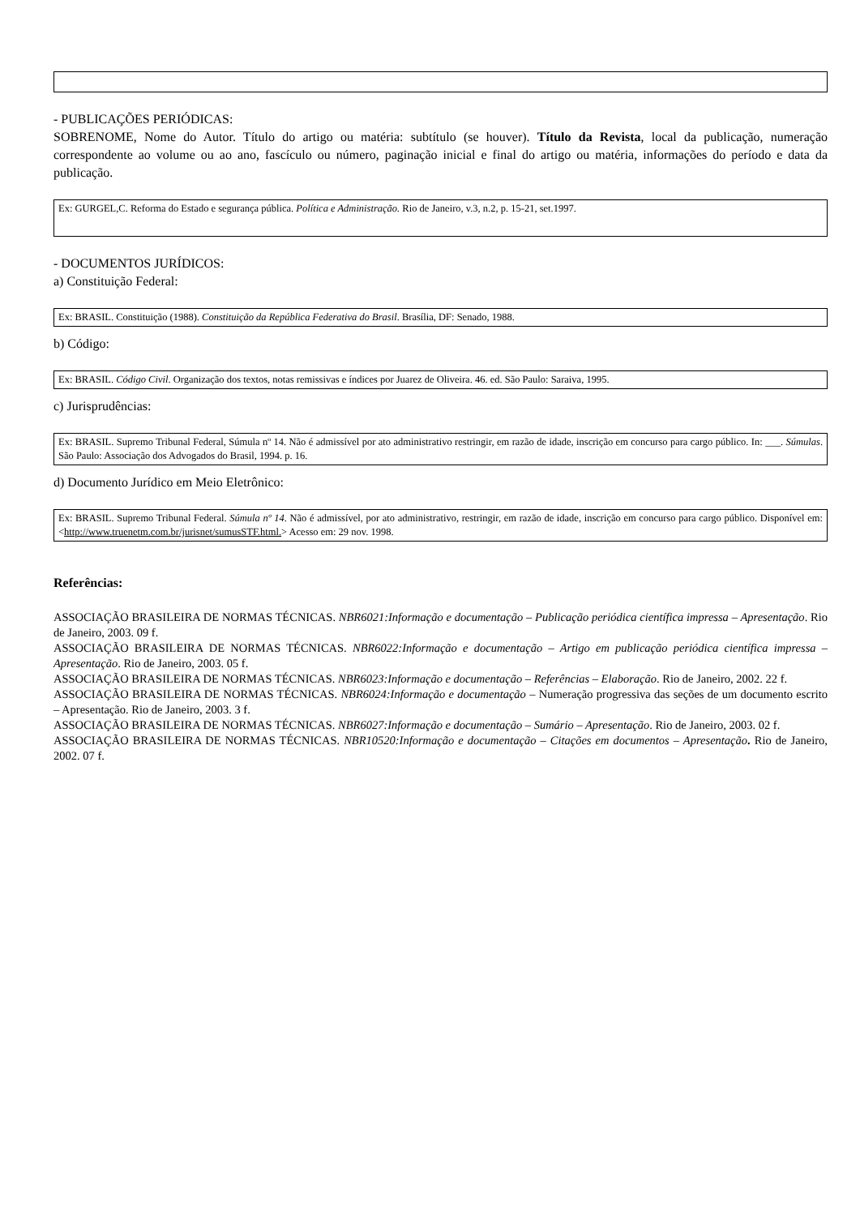- PUBLICAÇÕES PERIÓDICAS:
SOBRENOME, Nome do Autor. Título do artigo ou matéria: subtítulo (se houver). Título da Revista, local da publicação, numeração correspondente ao volume ou ao ano, fascículo ou número, paginação inicial e final do artigo ou matéria, informações do período e data da publicação.
Ex: GURGEL,C. Reforma do Estado e segurança pública. Política e Administração. Rio de Janeiro, v.3, n.2, p. 15-21, set.1997.
- DOCUMENTOS JURÍDICOS:
a) Constituição Federal:
Ex: BRASIL. Constituição (1988). Constituição da República Federativa do Brasil. Brasília, DF: Senado, 1988.
b) Código:
Ex: BRASIL. Código Civil. Organização dos textos, notas remissivas e índices por Juarez de Oliveira. 46. ed. São Paulo: Saraiva, 1995.
c) Jurisprudências:
Ex: BRASIL. Supremo Tribunal Federal, Súmula nº 14. Não é admissível por ato administrativo restringir, em razão de idade, inscrição em concurso para cargo público. In: ___. Súmulas. São Paulo: Associação dos Advogados do Brasil, 1994. p. 16.
d) Documento Jurídico em Meio Eletrônico:
Ex: BRASIL. Supremo Tribunal Federal. Súmula nº 14. Não é admissível, por ato administrativo, restringir, em razão de idade, inscrição em concurso para cargo público. Disponível em: <http://www.truenetm.com.br/jurisnet/sumusSTF.html.> Acesso em: 29 nov. 1998.
Referências:
ASSOCIAÇÃO BRASILEIRA DE NORMAS TÉCNICAS. NBR6021:Informação e documentação – Publicação periódica científica impressa – Apresentação. Rio de Janeiro, 2003. 09 f.
ASSOCIAÇÃO BRASILEIRA DE NORMAS TÉCNICAS. NBR6022:Informação e documentação – Artigo em publicação periódica científica impressa – Apresentação. Rio de Janeiro, 2003. 05 f.
ASSOCIAÇÃO BRASILEIRA DE NORMAS TÉCNICAS. NBR6023:Informação e documentação – Referências – Elaboração. Rio de Janeiro, 2002. 22 f.
ASSOCIAÇÃO BRASILEIRA DE NORMAS TÉCNICAS. NBR6024:Informação e documentação – Numeração progressiva das seções de um documento escrito – Apresentação. Rio de Janeiro, 2003. 3 f.
ASSOCIAÇÃO BRASILEIRA DE NORMAS TÉCNICAS. NBR6027:Informação e documentação – Sumário – Apresentação. Rio de Janeiro, 2003. 02 f.
ASSOCIAÇÃO BRASILEIRA DE NORMAS TÉCNICAS. NBR10520:Informação e documentação – Citações em documentos – Apresentação. Rio de Janeiro, 2002. 07 f.